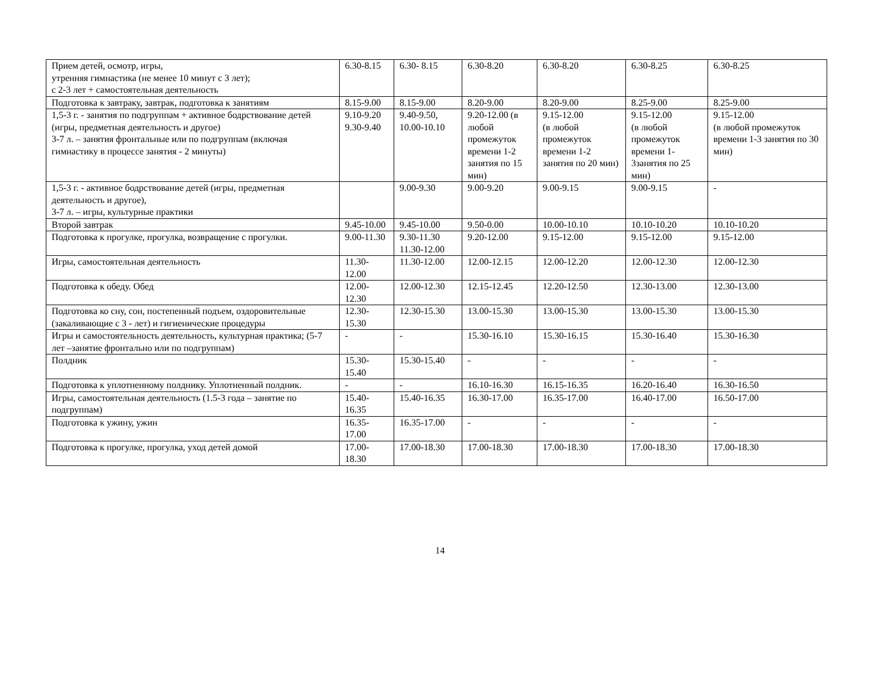| Прием детей, осмотр, игры, утренняя гимнастика (не менее 10 минут с 3 лет); с 2-3 лет + самостоятельная деятельность | 6.30-8.15 | 6.30- 8.15 | 6.30-8.20 | 6.30-8.20 | 6.30-8.25 | 6.30-8.25 |
| Подготовка к завтраку, завтрак, подготовка к занятиям | 8.15-9.00 | 8.15-9.00 | 8.20-9.00 | 8.20-9.00 | 8.25-9.00 | 8.25-9.00 |
| 1,5-3 г. - занятия по подгруппам + активное бодрствование детей (игры, предметная деятельность и другое) 3-7 л. – занятия фронтальные или по подгруппам (включая гимнастику в процессе занятия - 2 минуты) | 9.10-9.20 9.30-9.40 | 9.40-9.50, 10.00-10.10 | 9.20-12.00 (в любой промежуток времени 1-2 занятия по 15 мин) | 9.15-12.00 (в любой промежуток времени 1-2 занятия по 20 мин) | 9.15-12.00 (в любой промежуток времени 1-3занятия по 25 мин) | 9.15-12.00 (в любой промежуток времени 1-3 занятия по 30 мин) |
| 1,5-3 г. - активное бодрствование детей (игры, предметная деятельность и другое), 3-7 л. – игры, культурные практики | | 9.00-9.30 | 9.00-9.20 | 9.00-9.15 | 9.00-9.15 | - |
| Второй завтрак | 9.45-10.00 | 9.45-10.00 | 9.50-0.00 | 10.00-10.10 | 10.10-10.20 | 10.10-10.20 |
| Подготовка к прогулке, прогулка, возвращение с прогулки. | 9.00-11.30 | 9.30-11.30 11.30-12.00 | 9.20-12.00 | 9.15-12.00 | 9.15-12.00 | 9.15-12.00 |
| Игры, самостоятельная деятельность | 11.30-12.00 | 11.30-12.00 | 12.00-12.15 | 12.00-12.20 | 12.00-12.30 | 12.00-12.30 |
| Подготовка к обеду. Обед | 12.00-12.30 | 12.00-12.30 | 12.15-12.45 | 12.20-12.50 | 12.30-13.00 | 12.30-13.00 |
| Подготовка ко сну, сон, постепенный подъем, оздоровительные (закаливающие с 3 - лет) и гигиенические процедуры | 12.30-15.30 | 12.30-15.30 | 13.00-15.30 | 13.00-15.30 | 13.00-15.30 | 13.00-15.30 |
| Игры и самостоятельность деятельность, культурная практика; (5-7 лет –занятие фронтально или по подгруппам) | - | - | 15.30-16.10 | 15.30-16.15 | 15.30-16.40 | 15.30-16.30 |
| Полдник | 15.30-15.40 | 15.30-15.40 | - | - | - | - |
| Подготовка к уплотненному полднику. Уплотненный полдник. | - | - | 16.10-16.30 | 16.15-16.35 | 16.20-16.40 | 16.30-16.50 |
| Игры, самостоятельная деятельность (1.5-3 года – занятие по подгруппам) | 15.40-16.35 | 15.40-16.35 | 16.30-17.00 | 16.35-17.00 | 16.40-17.00 | 16.50-17.00 |
| Подготовка к ужину, ужин | 16.35-17.00 | 16.35-17.00 | - | - | - | - |
| Подготовка к прогулке, прогулка, уход детей домой | 17.00-18.30 | 17.00-18.30 | 17.00-18.30 | 17.00-18.30 | 17.00-18.30 | 17.00-18.30 |
14